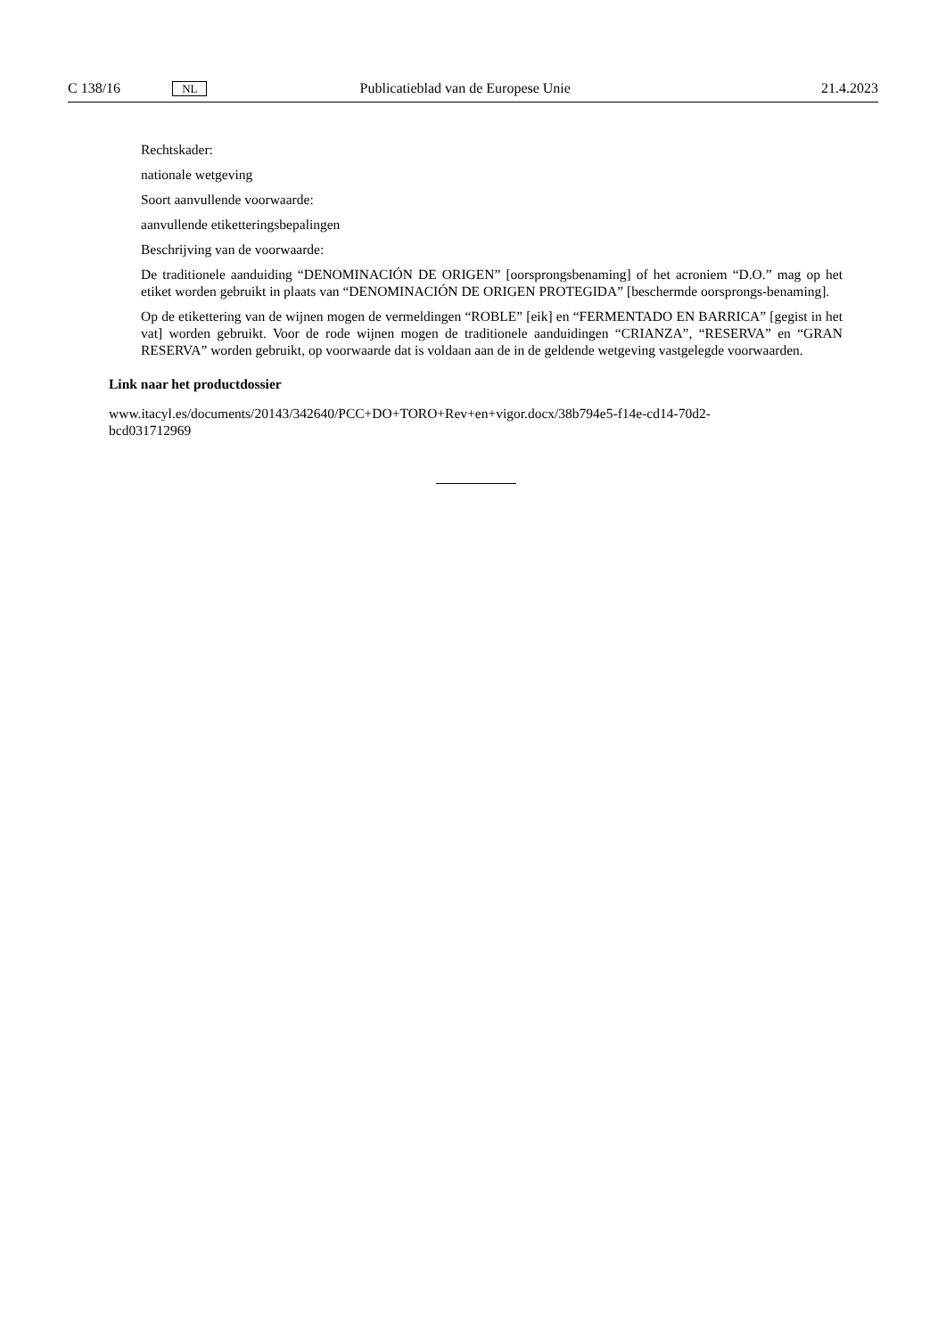C 138/16 NL Publicatieblad van de Europese Unie 21.4.2023
Rechtskader:
nationale wetgeving
Soort aanvullende voorwaarde:
aanvullende etiketteringsbepalingen
Beschrijving van de voorwaarde:
De traditionele aanduiding “DENOMINACIÓN DE ORIGEN” [oorsprongsbenaming] of het acroniem “D.O.” mag op het etiket worden gebruikt in plaats van “DENOMINACIÓN DE ORIGEN PROTEGIDA” [beschermde oorsprongs-benaming].
Op de etikettering van de wijnen mogen de vermeldingen “ROBLE” [eik] en “FERMENTADO EN BARRICA” [gegist in het vat] worden gebruikt. Voor de rode wijnen mogen de traditionele aanduidingen “CRIANZA”, “RESERVA” en “GRAN RESERVA” worden gebruikt, op voorwaarde dat is voldaan aan de in de geldende wetgeving vastgelegde voorwaarden.
Link naar het productdossier
www.itacyl.es/documents/20143/342640/PCC+DO+TORO+Rev+en+vigor.docx/38b794e5-f14e-cd14-70d2-
bcd031712969